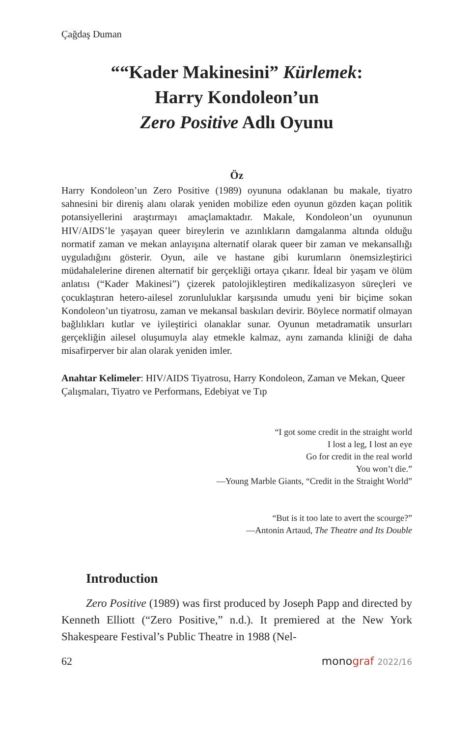Çağdaş Duman
““Kader Makinesini” Kürlemek:
Harry Kondoleon’un
Zero Positive Adlı Oyunu
Öz
Harry Kondoleon’un Zero Positive (1989) oyununa odaklanan bu makale, tiyatro sahnesini bir direniş alanı olarak yeniden mobilize eden oyunun gözden kaçan politik potansiyellerini araştırmayı amaçlamaktadır. Makale, Kondoleon’un oyununun HIV/AIDS’le yaşayan queer bireylerin ve azınlıkların damgalanma altında olduğu normatif zaman ve mekan anlayışına alternatif olarak queer bir zaman ve mekansallığı uyguladığını gösterir. Oyun, aile ve hastane gibi kurumların önemsizleştirici müdahalelerine direnen alternatif bir gerçekliği ortaya çıkarır. İdeal bir yaşam ve ölüm anlatısı (“Kader Makinesi”) çizerek patolojikleştiren medikalizasyon süreçleri ve çocuklaştıran hetero-ailesel zorunluluklar karşısında umudu yeni bir biçime sokan Kondoleon’un tiyatrosu, zaman ve mekansal baskıları devirir. Böylece normatif olmayan bağlılıkları kutlar ve iyileştirici olanaklar sunar. Oyunun metadramatik unsurları gerçekliğin ailesel oluşumuyla alay etmekle kalmaz, aynı zamanda kliniği de daha misafirperver bir alan olarak yeniden imler.
Anahtar Kelimeler: HIV/AIDS Tiyatrosu, Harry Kondoleon, Zaman ve Mekan, Queer Çalışmaları, Tiyatro ve Performans, Edebiyat ve Tıp
“I got some credit in the straight world
I lost a leg, I lost an eye
Go for credit in the real world
You won’t die.”
—Young Marble Giants, “Credit in the Straight World”
“But is it too late to avert the scourge?”
—Antonin Artaud, The Theatre and Its Double
Introduction
Zero Positive (1989) was first produced by Joseph Papp and directed by Kenneth Elliott (“Zero Positive,” n.d.). It premiered at the New York Shakespeare Festival’s Public Theatre in 1988 (Nel-
62 monograf 2022/16